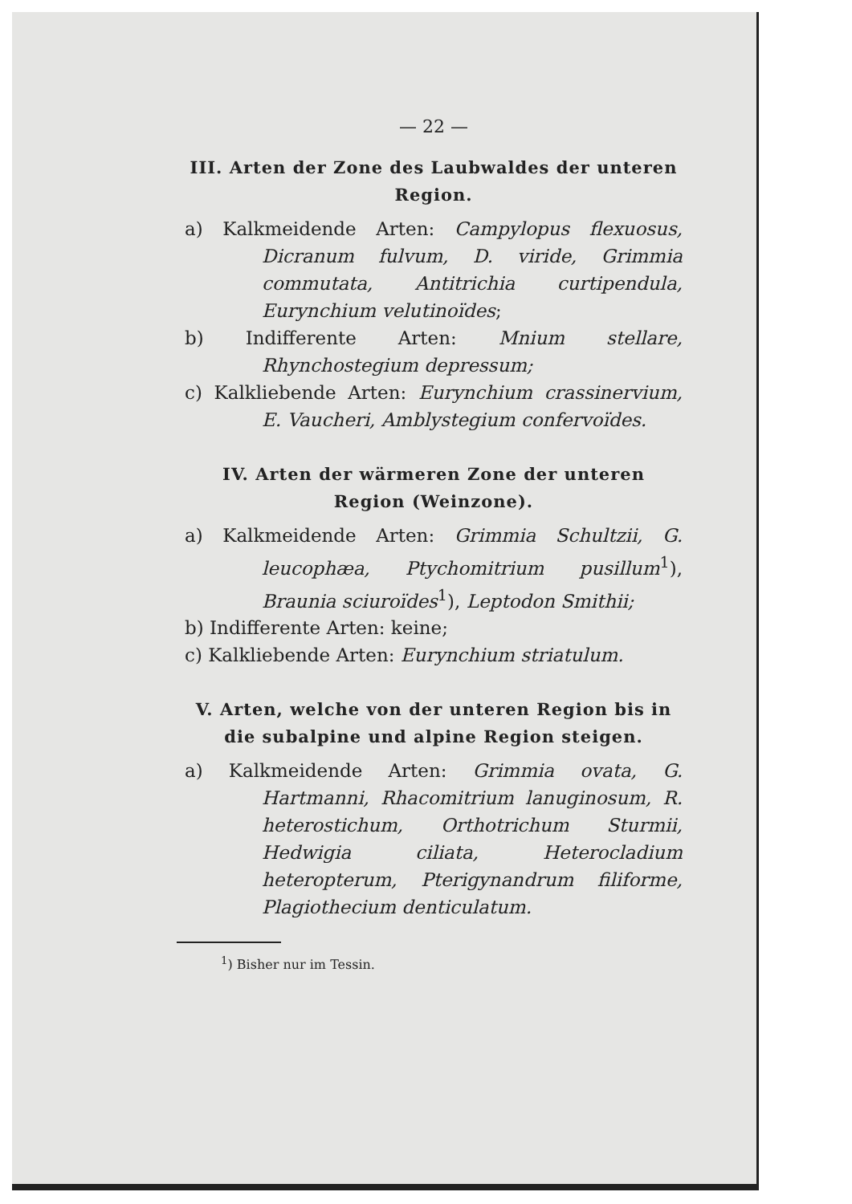— 22 —
III. Arten der Zone des Laubwaldes der unteren Region.
a) Kalkmeidende Arten: Campylopus flexuosus, Dicranum fulvum, D. viride, Grimmia commutata, Antitrichia curtipendula, Eurynchium velutinoïdes;
b) Indifferente Arten: Mnium stellare, Rhynchostegium depressum;
c) Kalkliebende Arten: Eurynchium crassinervium, E. Vaucheri, Amblystegium confervoïdes.
IV. Arten der wärmeren Zone der unteren Region (Weinzone).
a) Kalkmeidende Arten: Grimmia Schultzii, G. leucophæa, Ptychomitrium pusillum<sup>1</sup>), Braunia sciuroïdes<sup>1</sup>), Leptodon Smithii;
b) Indifferente Arten: keine;
c) Kalkliebende Arten: Eurynchium striatulum.
V. Arten, welche von der unteren Region bis in die subalpine und alpine Region steigen.
a) Kalkmeidende Arten: Grimmia ovata, G. Hartmanni, Rhacomitrium lanuginosum, R. heterostichum, Orthotrichum Sturmii, Hedwigia ciliata, Heterocladium heteropterum, Pterigynandrum filiforme, Plagiothecium denticulatum.
<sup>1</sup>) Bisher nur im Tessin.